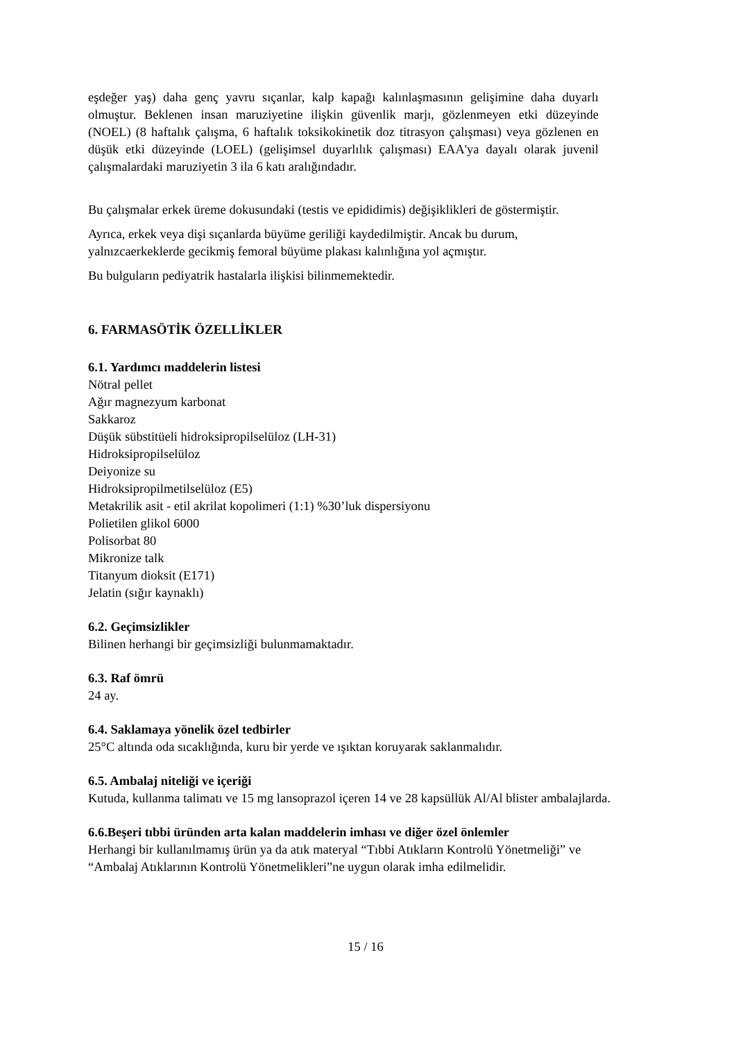eşdeğer yaş) daha genç yavru sıçanlar, kalp kapağı kalınlaşmasının gelişimine daha duyarlı olmuştur. Beklenen insan maruziyetine ilişkin güvenlik marjı, gözlenmeyen etki düzeyinde (NOEL) (8 haftalık çalışma, 6 haftalık toksikokinetik doz titrasyon çalışması) veya gözlenen en düşük etki düzeyinde (LOEL) (gelişimsel duyarlılık çalışması) EAA'ya dayalı olarak juvenil çalışmalardaki maruziyetin 3 ila 6 katı aralığındadır.
Bu çalışmalar erkek üreme dokusundaki (testis ve epididimis) değişiklikleri de göstermiştir.
Ayrıca, erkek veya dişi sıçanlarda büyüme geriliği kaydedilmiştir. Ancak bu durum,
yalnızcaerkeklerde gecikmiş femoral büyüme plakası kalınlığına yol açmıştır.
Bu bulguların pediyatrik hastalarla ilişkisi bilinmemektedir.
6. FARMASÖTİK ÖZELLİKLER
6.1. Yardımcı maddelerin listesi
Nötral pellet
Ağır magnezyum karbonat
Sakkaroz
Düşük sübstitüeli hidroksipropilselüloz (LH-31)
Hidroksipropilselüloz
Deiyonize su
Hidroksipropilmetilselüloz (E5)
Metakrilik asit - etil akrilat kopolimeri (1:1) %30’luk dispersiyonu
Polietilen glikol 6000
Polisorbat 80
Mikronize talk
Titanyum dioksit (E171)
Jelatin (sığır kaynaklı)
6.2. Geçimsizlikler
Bilinen herhangi bir geçimsizliği bulunmamaktadır.
6.3. Raf ömrü
24 ay.
6.4. Saklamaya yönelik özel tedbirler
25°C altında oda sıcaklığında, kuru bir yerde ve ışıktan koruyarak saklanmalıdır.
6.5. Ambalaj niteliği ve içeriği
Kutuda, kullanma talimatı ve 15 mg lansoprazol içeren 14 ve 28 kapsüllük Al/Al blister ambalajlarda.
6.6.Beşeri tıbbi üründen arta kalan maddelerin imhası ve diğer özel önlemler
Herhangi bir kullanılmamış ürün ya da atık materyal “Tıbbi Atıkların Kontrolü Yönetmeliği” ve
“Ambalaj Atıklarının Kontrolü Yönetmelikleri”ne uygun olarak imha edilmelidir.
15 / 16